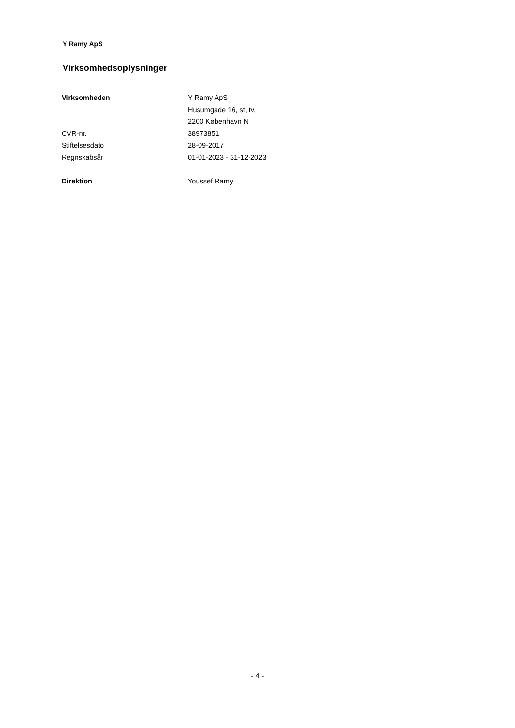Y Ramy ApS
Virksomhedsoplysninger
| Virksomheden | Y Ramy ApS |
| | Husumgade 16, st, tv, |
| | 2200 København N |
| CVR-nr. | 38973851 |
| Stiftelsesdato | 28-09-2017 |
| Regnskabsår | 01-01-2023 - 31-12-2023 |
| Direktion | Youssef Ramy |
- 4 -